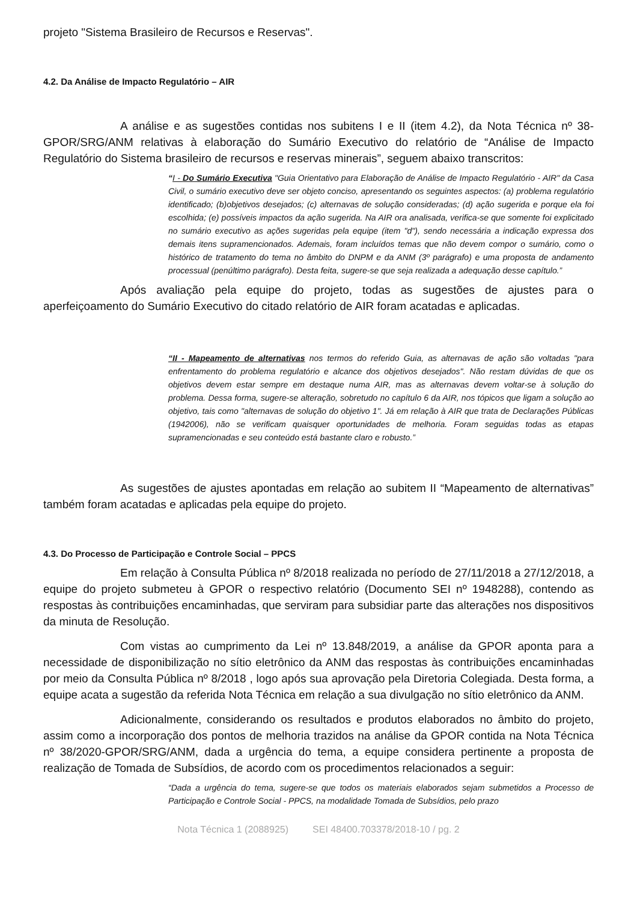projeto "Sistema Brasileiro de Recursos e Reservas".
4.2. Da Análise de Impacto Regulatório – AIR
A análise e as sugestões contidas nos subitens I e II (item 4.2), da Nota Técnica nº 38-GPOR/SRG/ANM relativas à elaboração do Sumário Executivo do relatório de “Análise de Impacto Regulatório do Sistema brasileiro de recursos e reservas minerais”, seguem abaixo transcritos:
“I - Do Sumário Executiva "Guia Orientativo para Elaboração de Análise de Impacto Regulatório - AIR" da Casa Civil, o sumário executivo deve ser objeto conciso, apresentando os seguintes aspectos: (a) problema regulatório identificado; (b)objetivos desejados; (c) alternavas de solução consideradas; (d) ação sugerida e porque ela foi escolhida; (e) possíveis impactos da ação sugerida. Na AIR ora analisada, verifica-se que somente foi explicitado no sumário executivo as ações sugeridas pela equipe (item "d"), sendo necessária a indicação expressa dos demais itens supramencionados. Ademais, foram incluídos temas que não devem compor o sumário, como o histórico de tratamento do tema no âmbito do DNPM e da ANM (3º parágrafo) e uma proposta de andamento processual (penúltimo parágrafo). Desta feita, sugere-se que seja realizada a adequação desse capítulo.”
Após avaliação pela equipe do projeto, todas as sugestões de ajustes para o aperfeiçoamento do Sumário Executivo do citado relatório de AIR foram acatadas e aplicadas.
“II - Mapeamento de alternativas nos termos do referido Guia, as alternavas de ação são voltadas "para enfrentamento do problema regulatório e alcance dos objetivos desejados". Não restam dúvidas de que os objetivos devem estar sempre em destaque numa AIR, mas as alternavas devem voltar-se à solução do problema. Dessa forma, sugere-se alteração, sobretudo no capítulo 6 da AIR, nos tópicos que ligam a solução ao objetivo, tais como "alternavas de solução do objetivo 1". Já em relação à AIR que trata de Declarações Públicas (1942006), não se verificam quaisquer oportunidades de melhoria. Foram seguidas todas as etapas supramencionadas e seu conteúdo está bastante claro e robusto.”
As sugestões de ajustes apontadas em relação ao subitem II “Mapeamento de alternativas” também foram acatadas e aplicadas pela equipe do projeto.
4.3. Do Processo de Participação e Controle Social – PPCS
Em relação à Consulta Pública nº 8/2018 realizada no período de 27/11/2018 a 27/12/2018, a equipe do projeto submeteu à GPOR o respectivo relatório (Documento SEI nº 1948288), contendo as respostas às contribuições encaminhadas, que serviram para subsidiar parte das alterações nos dispositivos da minuta de Resolução.
Com vistas ao cumprimento da Lei nº 13.848/2019, a análise da GPOR aponta para a necessidade de disponibilização no sítio eletrônico da ANM das respostas às contribuições encaminhadas por meio da Consulta Pública nº 8/2018 , logo após sua aprovação pela Diretoria Colegiada. Desta forma, a equipe acata a sugestão da referida Nota Técnica em relação a sua divulgação no sítio eletrônico da ANM.
Adicionalmente, considerando os resultados e produtos elaborados no âmbito do projeto, assim como a incorporação dos pontos de melhoria trazidos na análise da GPOR contida na Nota Técnica nº 38/2020-GPOR/SRG/ANM, dada a urgência do tema, a equipe considera pertinente a proposta de realização de Tomada de Subsídios, de acordo com os procedimentos relacionados a seguir:
“Dada a urgência do tema, sugere-se que todos os materiais elaborados sejam submetidos a Processo de Participação e Controle Social - PPCS, na modalidade Tomada de Subsídios, pelo prazo
Nota Técnica 1 (2088925) SEI 48400.703378/2018-10 / pg. 2